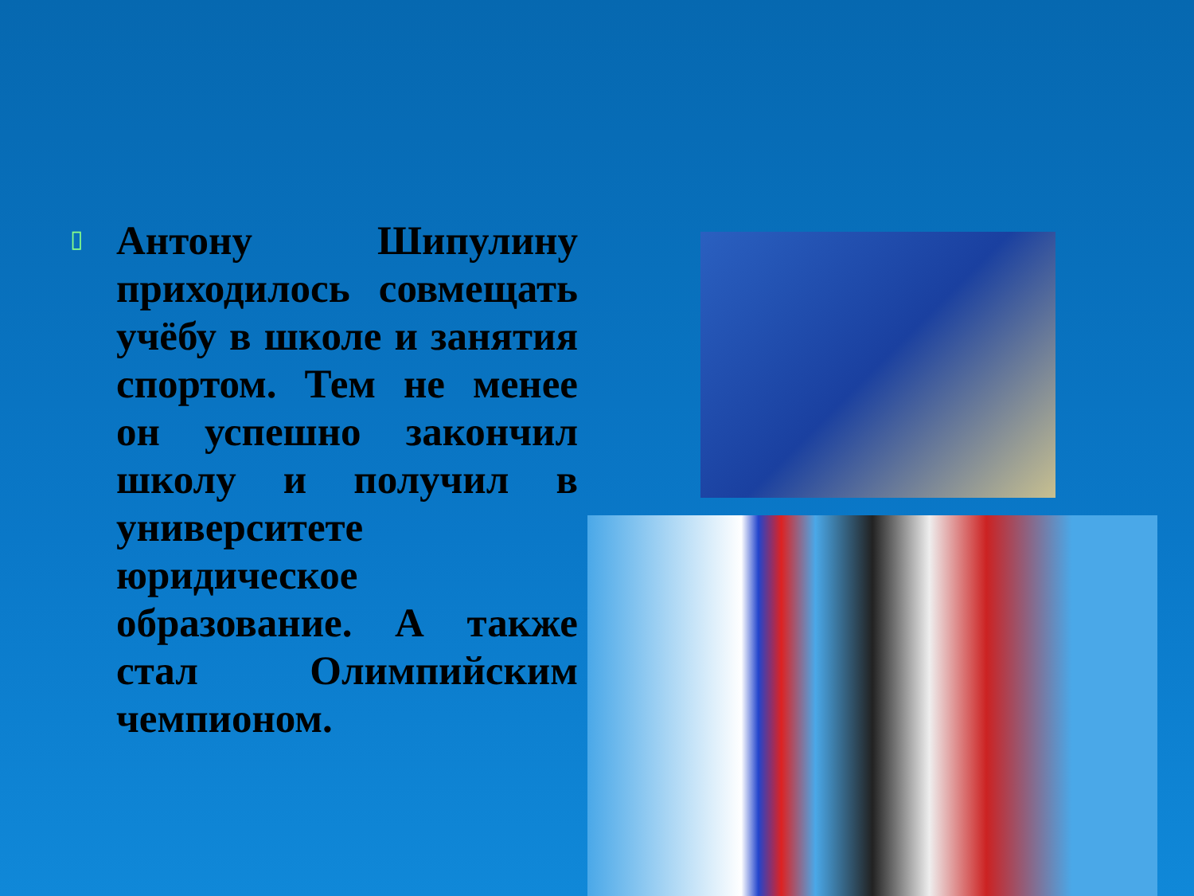▯
Антону Шипулину приходилось совмещать учёбу в школе и занятия спортом. Тем не менее он успешно закончил школу и получил в университете юридическое образование. А также стал Олимпийским чемпионом.